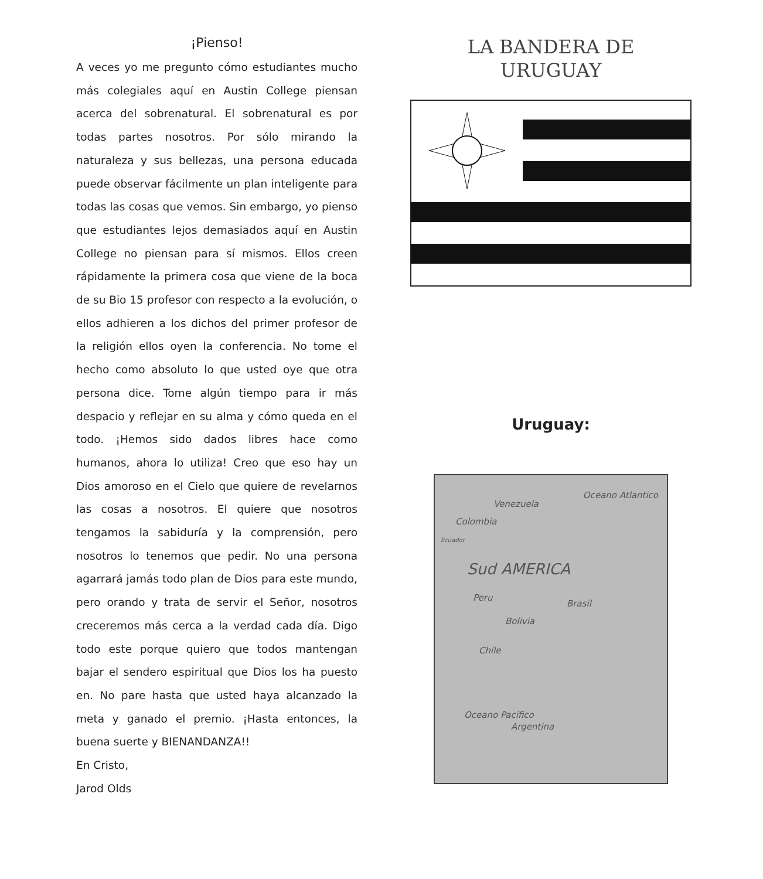¡Pienso!
A veces yo me pregunto cómo estudiantes mucho más colegiales aquí en Austin College piensan acerca del sobrenatural. El sobrenatural es por todas partes nosotros. Por sólo mirando la naturaleza y sus bellezas, una persona educada puede observar fácilmente un plan inteligente para todas las cosas que vemos. Sin embargo, yo pienso que estudiantes lejos demasiados aquí en Austin College no piensan para sí mismos. Ellos creen rápidamente la primera cosa que viene de la boca de su Bio 15 profesor con respecto a la evolución, o ellos adhieren a los dichos del primer profesor de la religión ellos oyen la conferencia. No tome el hecho como absoluto lo que usted oye que otra persona dice. Tome algún tiempo para ir más despacio y reflejar en su alma y cómo queda en el todo. ¡Hemos sido dados libres hace como humanos, ahora lo utiliza! Creo que eso hay un Dios amoroso en el Cielo que quiere de revelarnos las cosas a nosotros. El quiere que nosotros tengamos la sabiduría y la comprensión, pero nosotros lo tenemos que pedir. No una persona agarrará jamás todo plan de Dios para este mundo, pero orando y trata de servir el Señor, nosotros creceremos más cerca a la verdad cada día. Digo todo este porque quiero que todos mantengan bajar el sendero espiritual que Dios los ha puesto en. No pare hasta que usted haya alcanzado la meta y ganado el premio. ¡Hasta entonces, la buena suerte y BIENANDANZA!!
En Cristo,
Jarod Olds
LA BANDERA DE
URUGUAY
Uruguay:
Oceano Atlantico
Venezuela
Colombia
Ecuador
Sud AMERICA
Peru
Brasil
Bolivia
Chile
Oceano Pacifico
Argentina